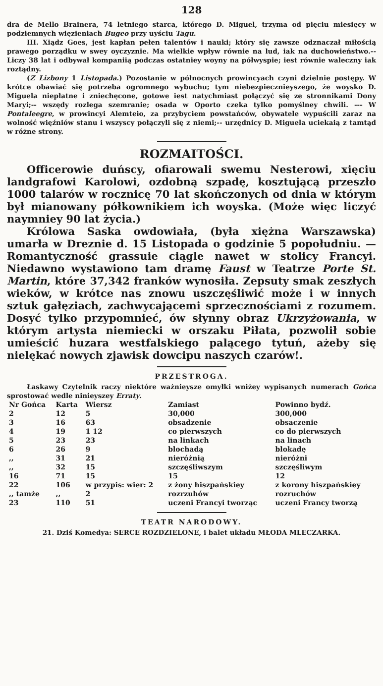128
dra de Mello Brainera, 74 letniego starca, którego D. Miguel, trzyma od pięciu miesięcy w podziemnych więzieniach Bugeo przy uyściu Tagu.
III. Xiądz Goes, jest kapłan pełen talentów i nauki; który się zawsze odznaczał miłością prawego porządku w swey oyczyznie. Ma wielkie wpływ równie na lud, iak na duchowieństwo.-- Liczy 38 lat i odbywał kompaniią podczas ostatniey woyny na półwyspie; iest równie waleczny iak roztądny.
(Z Lizbony 1 Listopada.) Pozostanie w północnych prowincyach czyni dzielnie postępy. W krótce obawiać się potrzeba ogromnego wybuchu; tym niebezpiecznieyszego, że woysko D. Miguela niepłatne i zniechęcone, gotowe iest natychmiast połączyć się ze stronnikami Dony Maryi;-- wszędy rozlega szemranie; osada w Oporto czeka tylko pomyślney chwili. --- W Pontaleegre, w prowincyi Alemteio, za przybyciem powstańców, obywatele wypuścili zaraz na wolność więźniów stanu i wszyscy połączyli się z niemi;-- urzędnicy D. Miguela uciekaią z tamtąd w różne strony.
ROZMAITOŚCI.
Officerowie duńscy, ofiarowali swemu Nesterowi, xięciu landgrafowi Karolowi, ozdobną szpadę, kosztującą przeszło 1000 talarów w rocznicę 70 lat skończonych od dnia w którym był mianowany półkownikiem ich woyska. (Może więc liczyć naymniey 90 lat życia.)
Królowa Saska owdowiała, (była xiężna Warszawska) umarła w Dreznie d. 15 Listopada o godzinie 5 popołudniu. —Romantyczność grassuie ciągle nawet w stolicy Francyi. Niedawno wystawiono tam dramę Faust w Teatrze Porte St. Martin, które 37,342 franków wynosiła. Zepsuty smak zeszłych wieków, w krótce nas znowu uszczęśliwić może i w innych sztuk gałęziach, zachwycającemi sprzecznościami z rozumem. Dosyć tylko przypomnieć, ów słynny obraz Ukrzyżowania, w którym artysta niemiecki w orszaku Piłata, pozwolił sobie umieścić huzara westfalskiego palącego tytuń, ażeby się nielękać nowych zjawisk dowcipu naszych czarów!.
PRZESTROGA.
Łaskawy Czytelnik raczy niektóre ważnieysze omyłki wniżey wypisanych numerach Gońca sprostować wedle ninieyszey Erraty.
| Nr Gońca | Karta | Wiersz | Zamiast | Powinno bydź. |
| --- | --- | --- | --- | --- |
| 2 | 12 | 5 | 30,000 | 300,000 |
| 3 | 16 | 63 | obsadzenie | obsaczenie |
| 4 | 19 | 1 12 | co pierwszych | co do pierwszych |
| 5 | 23 | 23 | na linkach | na linach |
| 6 | 26 | 9 | blochadą | blokadę |
| ,, | 31 | 21 | nieróżnią | nieróżni |
| ,, | 32 | 15 | szczęśliwszym | szczęśliwym |
| 16 | 71 | 15 | 15 | 12 |
| 22 | 106 | w przypis: wier: 2 | z żony hiszpańskiey | z korony hiszpańskiey |
| ,, tamże | ,, | 2 | rozrzuhów | rozruchów |
| 23 | 110 | 51 | uczeni Francyi tworząc | uczeni Francy tworzą |
TEATR NARODOWY.
21. Dziś Komedya: SERCE ROZDZIELONE, i balet układu MŁODA MLECZARKA.